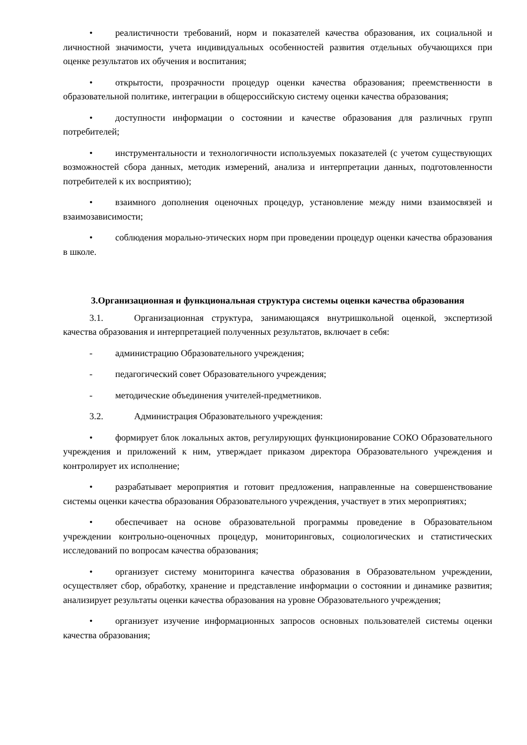• реалистичности требований, норм и показателей качества образования, их социальной и личностной значимости, учета индивидуальных особенностей развития отдельных обучающихся при оценке результатов их обучения и воспитания;
• открытости, прозрачности процедур оценки качества образования; преемственности в образовательной политике, интеграции в общероссийскую систему оценки качества образования;
• доступности информации о состоянии и качестве образования для различных групп потребителей;
• инструментальности и технологичности используемых показателей (с учетом существующих возможностей сбора данных, методик измерений, анализа и интерпретации данных, подготовленности потребителей к их восприятию);
• взаимного дополнения оценочных процедур, установление между ними взаимосвязей и взаимозависимости;
• соблюдения морально-этических норм при проведении процедур оценки качества образования в школе.
3.Организационная и функциональная структура системы оценки качества образования
3.1. Организационная структура, занимающаяся внутришкольной оценкой, экспертизой качества образования и интерпретацией полученных результатов, включает в себя:
- администрацию Образовательного учреждения;
- педагогический совет Образовательного учреждения;
- методические объединения учителей-предметников.
3.2. Администрация Образовательного учреждения:
• формирует блок локальных актов, регулирующих функционирование СОКО Образовательного учреждения и приложений к ним, утверждает приказом директора Образовательного учреждения и контролирует их исполнение;
• разрабатывает мероприятия и готовит предложения, направленные на совершенствование системы оценки качества образования Образовательного учреждения, участвует в этих мероприятиях;
• обеспечивает на основе образовательной программы проведение в Образовательном учреждении контрольно-оценочных процедур, мониторинговых, социологических и статистических исследований по вопросам качества образования;
• организует систему мониторинга качества образования в Образовательном учреждении, осуществляет сбор, обработку, хранение и представление информации о состоянии и динамике развития; анализирует результаты оценки качества образования на уровне Образовательного учреждения;
• организует изучение информационных запросов основных пользователей системы оценки качества образования;